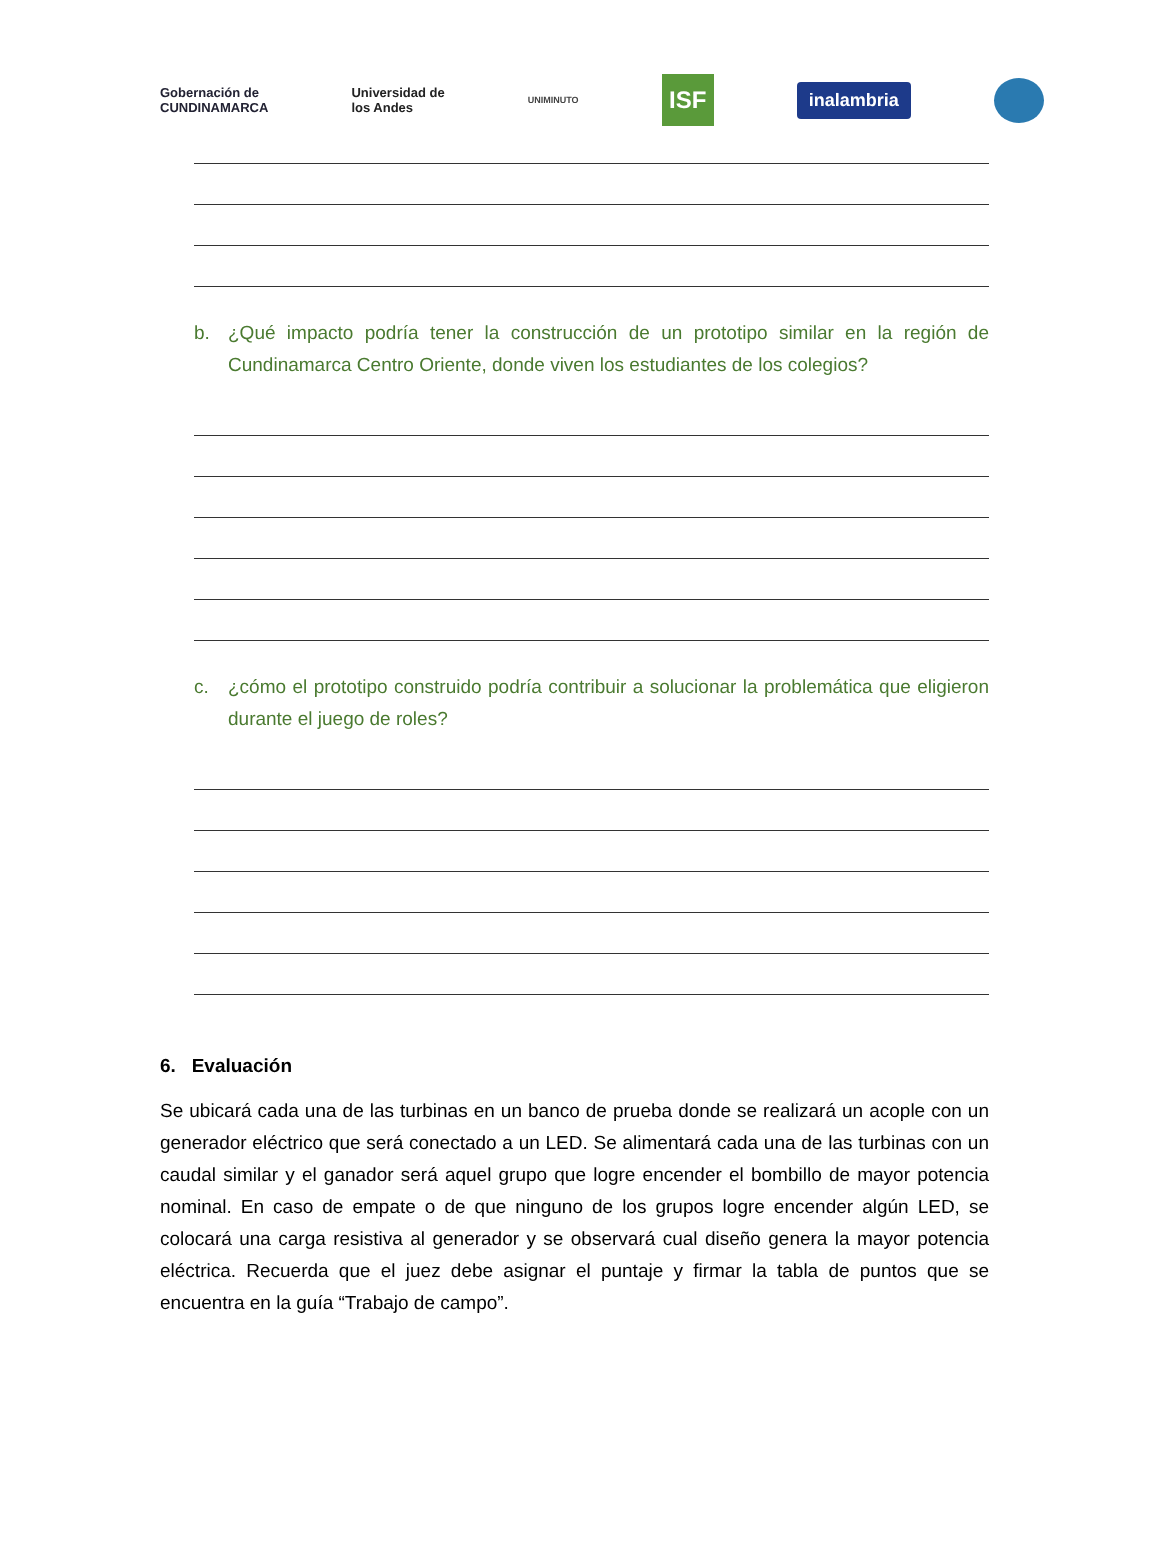Gobernación de
CUNDINAMARCA
Universidad de
los Andes
UNIMINUTO
ISF
inalambria
b. ¿Qué impacto podría tener la construcción de un prototipo similar en la región de Cundinamarca Centro Oriente, donde viven los estudiantes de los colegios?
c. ¿cómo el prototipo construido podría contribuir a solucionar la problemática que eligieron durante el juego de roles?
6. Evaluación
Se ubicará cada una de las turbinas en un banco de prueba donde se realizará un acople con un generador eléctrico que será conectado a un LED. Se alimentará cada una de las turbinas con un caudal similar y el ganador será aquel grupo que logre encender el bombillo de mayor potencia nominal. En caso de empate o de que ninguno de los grupos logre encender algún LED, se colocará una carga resistiva al generador y se observará cual diseño genera la mayor potencia eléctrica. Recuerda que el juez debe asignar el puntaje y firmar la tabla de puntos que se encuentra en la guía “Trabajo de campo”.